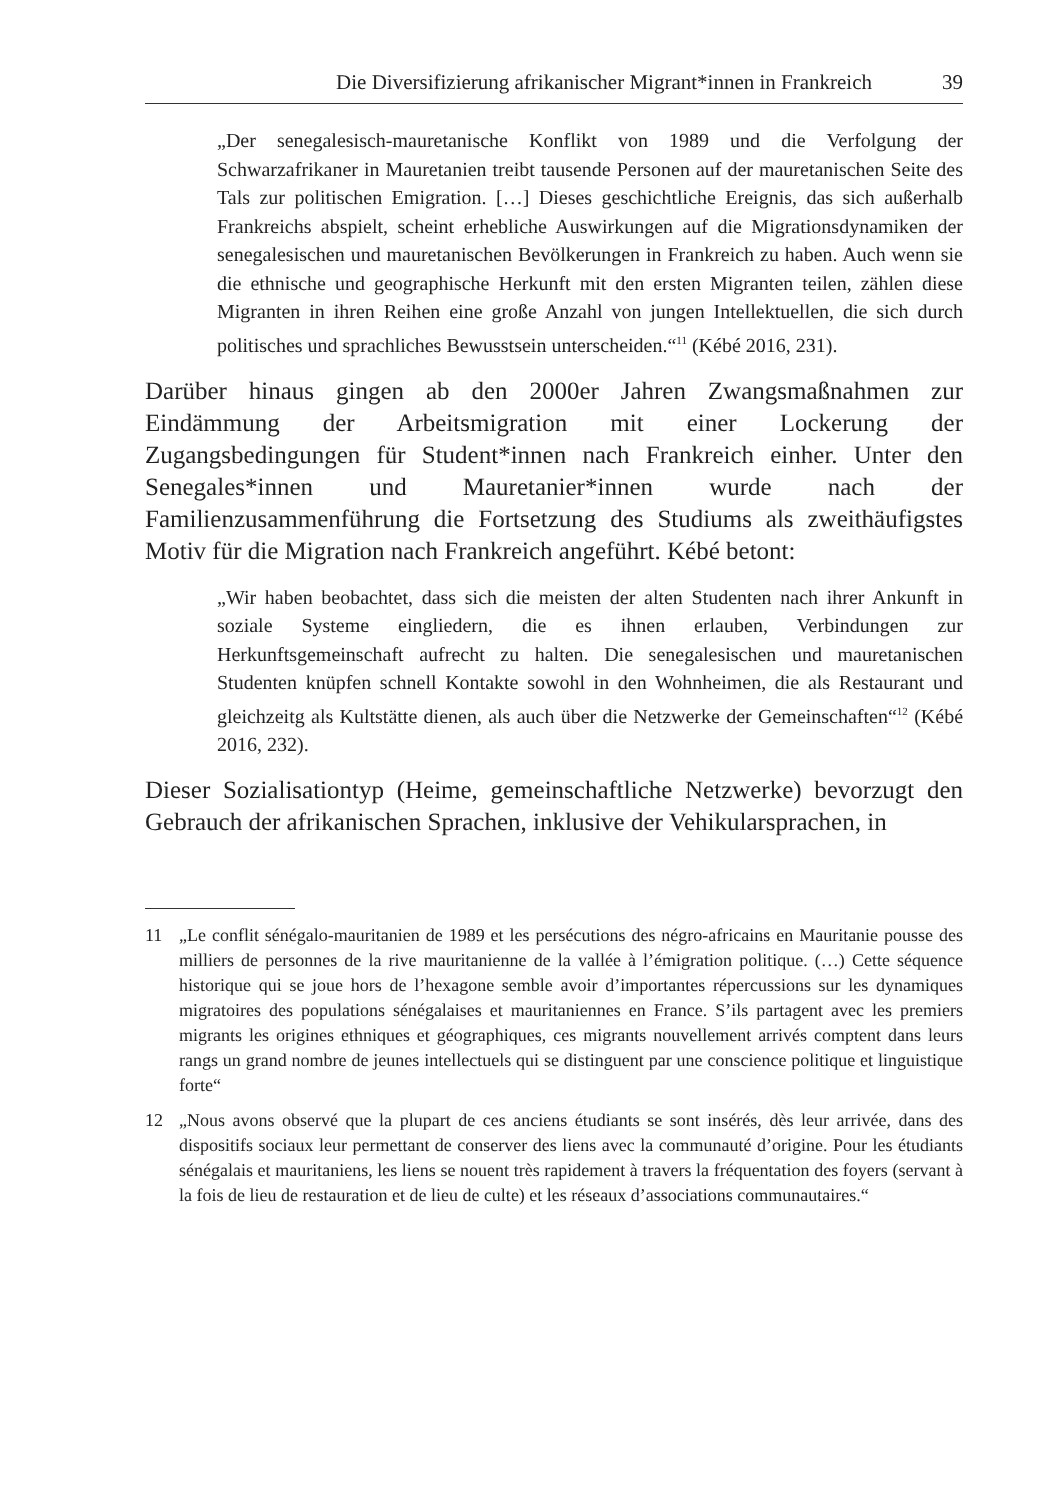Die Diversifizierung afrikanischer Migrant*innen in Frankreich 39
„Der senegalesisch-mauretanische Konflikt von 1989 und die Verfolgung der Schwarzafrikaner in Mauretanien treibt tausende Personen auf der mauretanischen Seite des Tals zur politischen Emigration. […] Dieses geschichtliche Ereignis, das sich außerhalb Frankreichs abspielt, scheint erhebliche Auswirkungen auf die Migrationsdynamiken der senegalesischen und mauretanischen Bevölkerungen in Frankreich zu haben. Auch wenn sie die ethnische und geographische Herkunft mit den ersten Migranten teilen, zählen diese Migranten in ihren Reihen eine große Anzahl von jungen Intellektuellen, die sich durch politisches und sprachliches Bewusstsein unterscheiden.“<sup>11</sup> (Kébé 2016, 231).
Darüber hinaus gingen ab den 2000er Jahren Zwangsmaßnahmen zur Eindämmung der Arbeitsmigration mit einer Lockerung der Zugangsbedingungen für Student*innen nach Frankreich einher. Unter den Senegales*innen und Mauretanier*innen wurde nach der Familienzusammenführung die Fortsetzung des Studiums als zweithäufigstes Motiv für die Migration nach Frankreich angeführt. Kébé betont:
„Wir haben beobachtet, dass sich die meisten der alten Studenten nach ihrer Ankunft in soziale Systeme eingliedern, die es ihnen erlauben, Verbindungen zur Herkunftsgemeinschaft aufrecht zu halten. Die senegalesischen und mauretanischen Studenten knüpfen schnell Kontakte sowohl in den Wohnheimen, die als Restaurant und gleichzeitg als Kultstätte dienen, als auch über die Netzwerke der Gemeinschaften“<sup>12</sup> (Kébé 2016, 232).
Dieser Sozialisationtyp (Heime, gemeinschaftliche Netzwerke) bevorzugt den Gebrauch der afrikanischen Sprachen, inklusive der Vehikularsprachen, in
11 „Le conflit sénégalo-mauritanien de 1989 et les persécutions des négro-africains en Mauritanie pousse des milliers de personnes de la rive mauritanienne de la vallée à l’émigration politique. (…) Cette séquence historique qui se joue hors de l’hexagone semble avoir d’importantes répercussions sur les dynamiques migratoires des populations sénégalaises et mauritaniennes en France. S’ils partagent avec les premiers migrants les origines ethniques et géographiques, ces migrants nouvellement arrivés comptent dans leurs rangs un grand nombre de jeunes intellectuels qui se distinguent par une conscience politique et linguistique forte“
12 „Nous avons observé que la plupart de ces anciens étudiants se sont insérés, dès leur arrivée, dans des dispositifs sociaux leur permettant de conserver des liens avec la communauté d’origine. Pour les étudiants sénégalais et mauritaniens, les liens se nouent très rapidement à travers la fréquentation des foyers (servant à la fois de lieu de restauration et de lieu de culte) et les réseaux d’associations communautaires.“